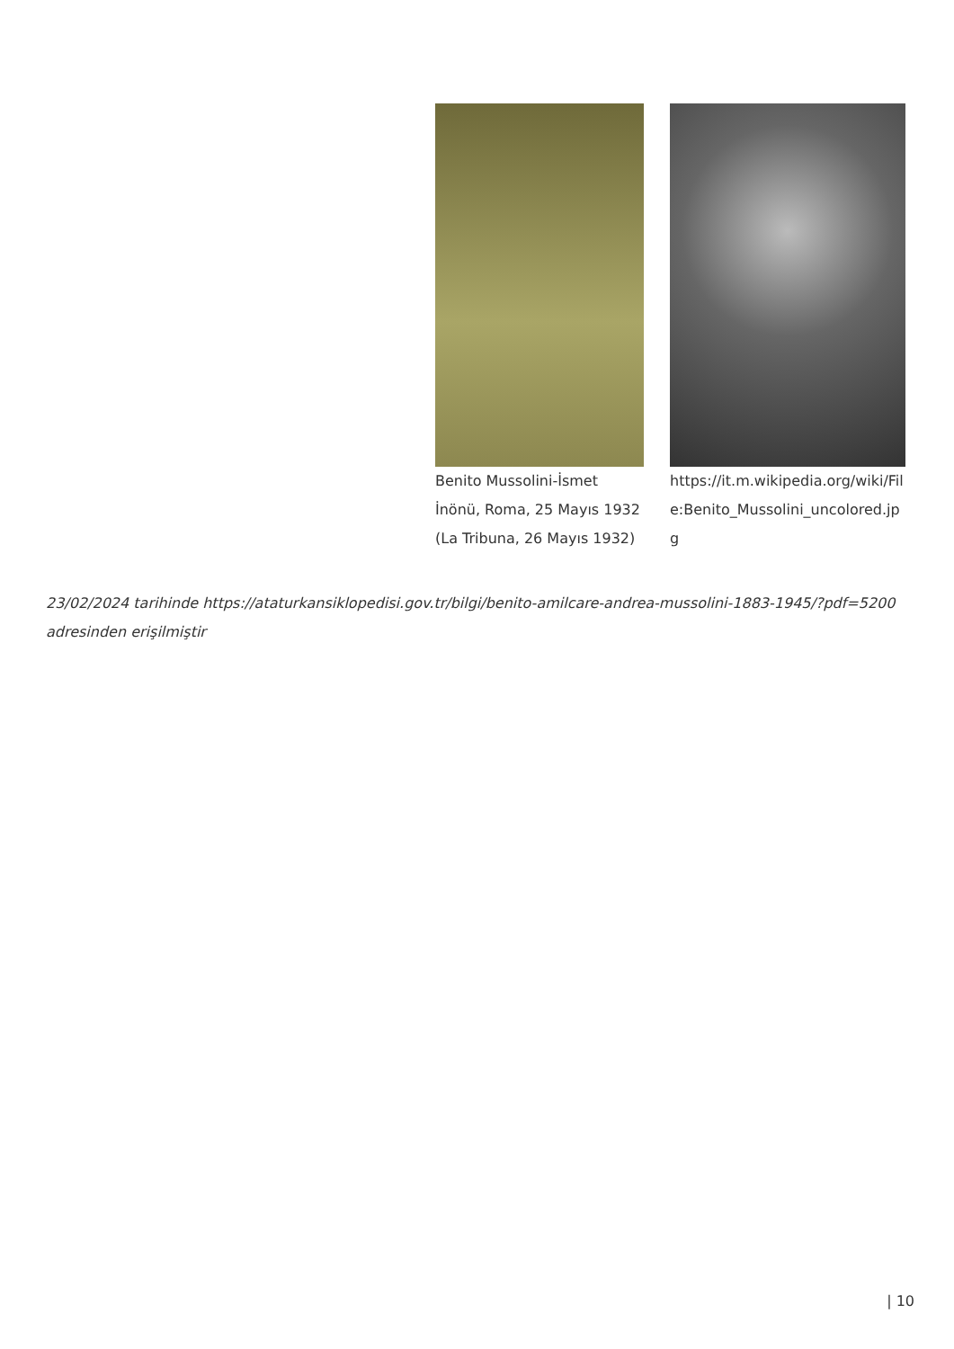Benito Mussolini-İsmet İnönü, Roma, 25 Mayıs 1932 (La Tribuna, 26 Mayıs 1932)
https://it.m.wikipedia.org/wiki/File:Benito_Mussolini_uncolored.jpg
23/02/2024 tarihinde https://ataturkansiklopedisi.gov.tr/bilgi/benito-amilcare-andrea-mussolini-1883-1945/?pdf=5200 adresinden erişilmiştir
| 10